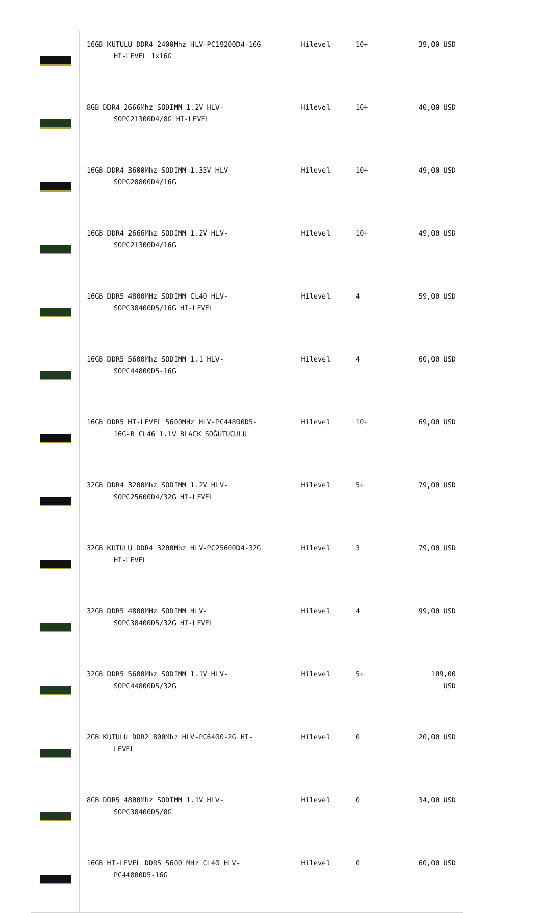| | 16GB KUTULU DDR4 2400Mhz HLV-PC19200D4-16G HI-LEVEL 1x16G | Hilevel | 10+ | 39,00 USD |
| | 8GB DDR4 2666Mhz SODIMM 1.2V HLV- SOPC21300D4/8G HI-LEVEL | Hilevel | 10+ | 40,00 USD |
| | 16GB DDR4 3600Mhz SODIMM 1.35V HLV- SOPC28800D4/16G | Hilevel | 10+ | 49,00 USD |
| | 16GB DDR4 2666Mhz SODIMM 1.2V HLV- SOPC21300D4/16G | Hilevel | 10+ | 49,00 USD |
| | 16GB DDR5 4800MHz SODIMM CL40 HLV- SOPC38400D5/16G HI-LEVEL | Hilevel | 4 | 59,00 USD |
| | 16GB DDR5 5600Mhz SODIMM 1.1 HLV- SOPC44800D5-16G | Hilevel | 4 | 60,00 USD |
| | 16GB DDR5 HI-LEVEL 5600MHz HLV-PC44800D5- 16G-B CL46 1.1V BLACK SOĞUTUCULU | Hilevel | 10+ | 69,00 USD |
| | 32GB DDR4 3200Mhz SODIMM 1.2V HLV- SOPC25600D4/32G HI-LEVEL | Hilevel | 5+ | 79,00 USD |
| | 32GB KUTULU DDR4 3200Mhz HLV-PC25600D4-32G HI-LEVEL | Hilevel | 3 | 79,00 USD |
| | 32GB DDR5 4800MHz SODIMM HLV- SOPC38400D5/32G HI-LEVEL | Hilevel | 4 | 99,00 USD |
| | 32GB DDR5 5600Mhz SODIMM 1.1V HLV- SOPC44800D5/32G | Hilevel | 5+ | 109,00 USD |
| | 2GB KUTULU DDR2 800Mhz HLV-PC6400-2G HI- LEVEL | Hilevel | 0 | 20,00 USD |
| | 8GB DDR5 4800Mhz SODIMM 1.1V HLV- SOPC38400D5/8G | Hilevel | 0 | 34,00 USD |
| | 16GB HI-LEVEL DDR5 5600 MHz CL40 HLV- PC44800D5-16G | Hilevel | 0 | 60,00 USD |